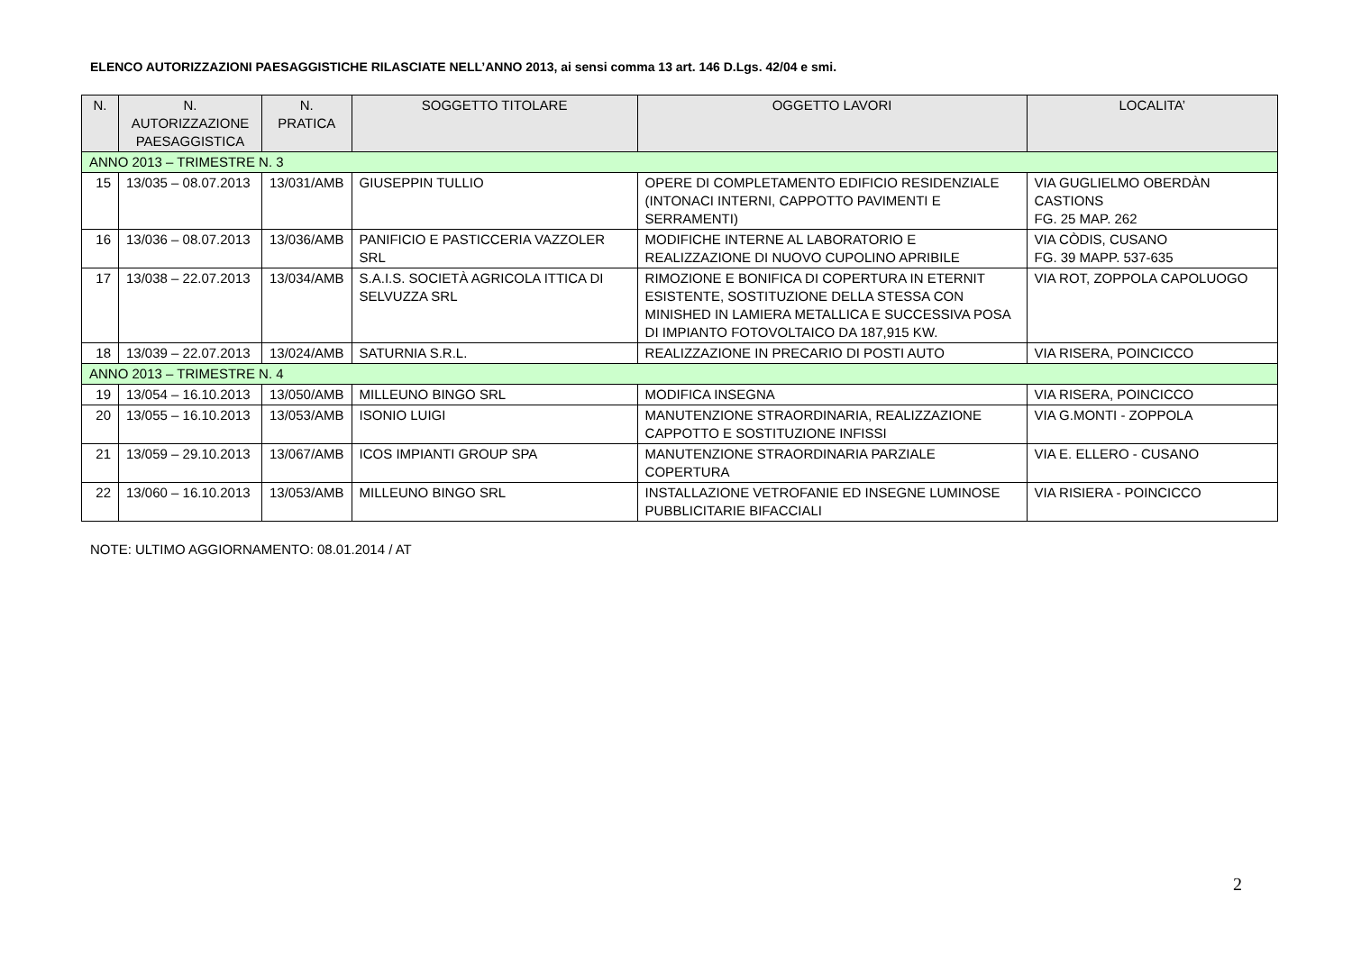ELENCO AUTORIZZAZIONI PAESAGGISTICHE RILASCIATE NELL’ANNO 2013, ai sensi comma 13 art. 146 D.Lgs. 42/04 e smi.
| N. | N. AUTORIZZAZIONE PAESAGGISTICA | N. PRATICA | SOGGETTO TITOLARE | OGGETTO LAVORI | LOCALITA’ |
| --- | --- | --- | --- | --- | --- |
| ANNO 2013 – TRIMESTRE N. 3 | | | | | |
| 15 | 13/035 – 08.07.2013 | 13/031/AMB | GIUSEPPIN TULLIO | OPERE DI COMPLETAMENTO EDIFICIO RESIDENZIALE (INTONACI INTERNI, CAPPOTTO PAVIMENTI E SERRAMENTI) | VIA GUGLIELMO OBERDÀN CASTIONS FG. 25 MAP. 262 |
| 16 | 13/036 – 08.07.2013 | 13/036/AMB | PANIFICIO E PASTICCERIA VAZZOLER SRL | MODIFICHE INTERNE AL LABORATORIO E REALIZZAZIONE DI NUOVO CUPOLINO APRIBILE | VIA CÒDIS, CUSANO FG. 39 MAPP. 537-635 |
| 17 | 13/038 – 22.07.2013 | 13/034/AMB | S.A.I.S. SOCIETÀ AGRICOLA ITTICA DI SELVUZZA SRL | RIMOZIONE E BONIFICA DI COPERTURA IN ETERNIT ESISTENTE, SOSTITUZIONE DELLA STESSA CON MINISHED IN LAMIERA METALLICA E SUCCESSIVA POSA DI IMPIANTO FOTOVOLTAICO DA 187,915 KW. | VIA ROT, ZOPPOLA CAPOLUOGO |
| 18 | 13/039 – 22.07.2013 | 13/024/AMB | SATURNIA S.R.L. | REALIZZAZIONE IN PRECARIO DI POSTI AUTO | VIA RISERA, POINCICCO |
| ANNO 2013 – TRIMESTRE N. 4 | | | | | |
| 19 | 13/054 – 16.10.2013 | 13/050/AMB | MILLEUNO BINGO SRL | MODIFICA INSEGNA | VIA RISERA, POINCICCO |
| 20 | 13/055 – 16.10.2013 | 13/053/AMB | ISONIO LUIGI | MANUTENZIONE STRAORDINARIA, REALIZZAZIONE CAPPOTTO E SOSTITUZIONE INFISSI | VIA G.MONTI - ZOPPOLA |
| 21 | 13/059 – 29.10.2013 | 13/067/AMB | ICOS IMPIANTI GROUP SPA | MANUTENZIONE STRAORDINARIA PARZIALE COPERTURA | VIA E. ELLERO - CUSANO |
| 22 | 13/060 – 16.10.2013 | 13/053/AMB | MILLEUNO BINGO SRL | INSTALLAZIONE VETROFANIE ED INSEGNE LUMINOSE PUBBLICITARIE BIFACCIALI | VIA RISIERA - POINCICCO |
NOTE: ULTIMO AGGIORNAMENTO: 08.01.2014 / AT
2